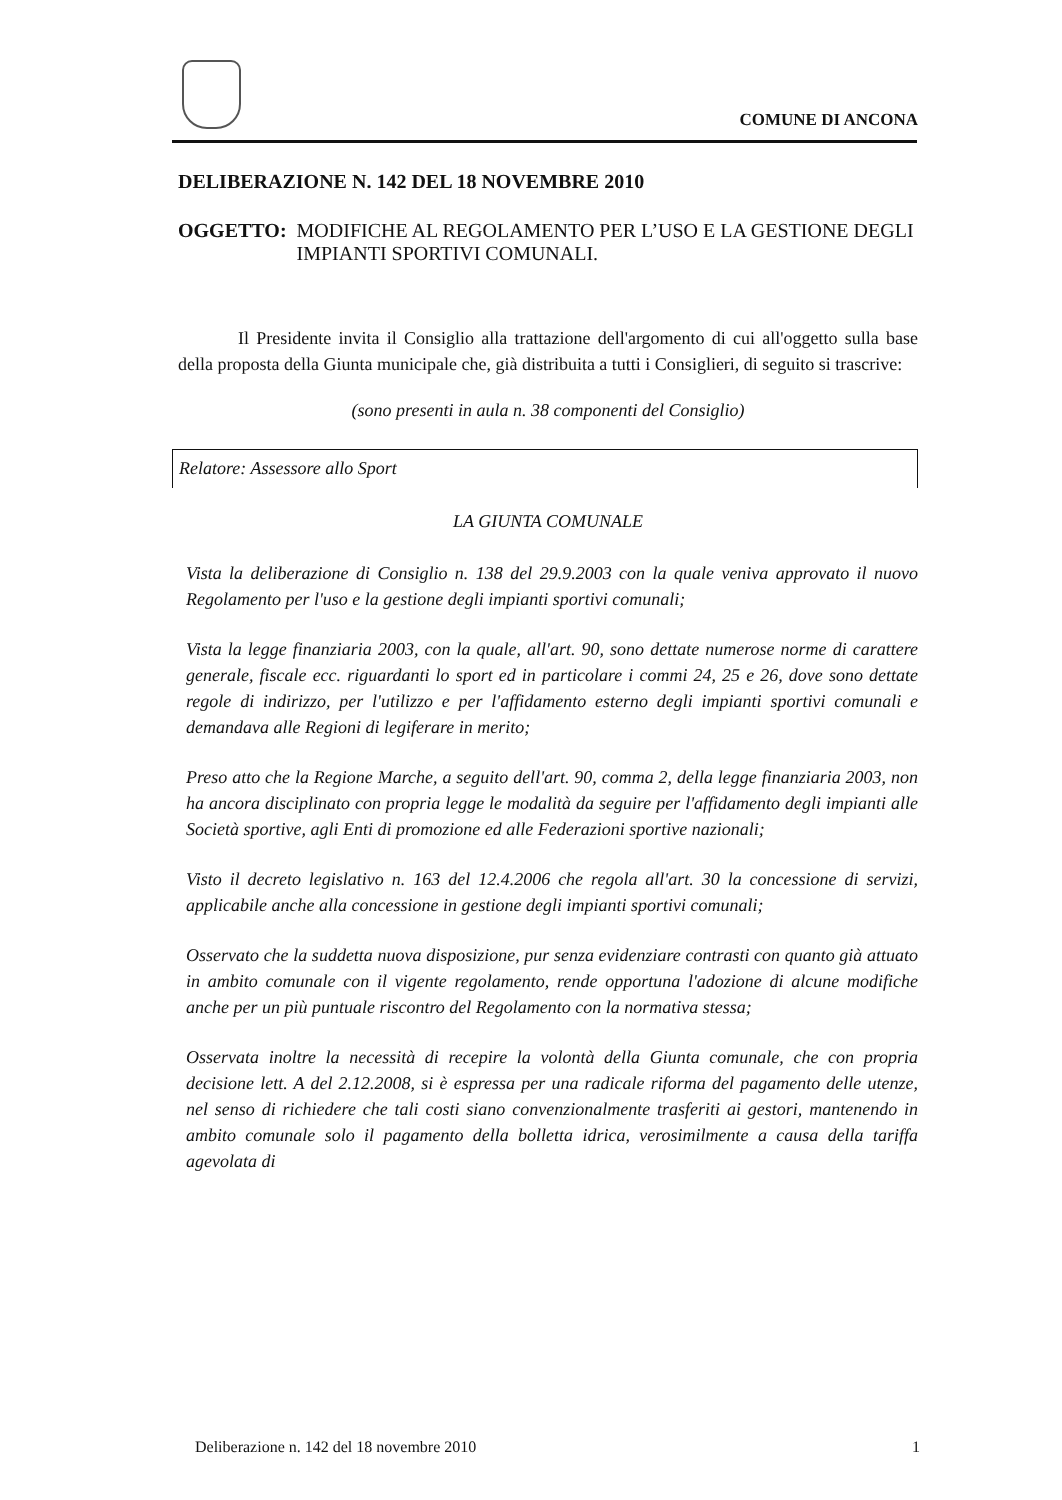COMUNE DI ANCONA
DELIBERAZIONE N. 142 DEL 18 NOVEMBRE 2010
OGGETTO: MODIFICHE AL REGOLAMENTO PER L’USO E LA GESTIONE DEGLI IMPIANTI SPORTIVI COMUNALI.
Il Presidente invita il Consiglio alla trattazione dell'argomento di cui all'oggetto sulla base della proposta della Giunta municipale che, già distribuita a tutti i Consiglieri, di seguito si trascrive:
(sono presenti in aula n. 38 componenti del Consiglio)
Relatore: Assessore allo Sport
LA GIUNTA COMUNALE
Vista la deliberazione di Consiglio n. 138 del 29.9.2003 con la quale veniva approvato il nuovo Regolamento per l'uso e la gestione degli impianti sportivi comunali;
Vista la legge finanziaria 2003, con la quale, all'art. 90, sono dettate numerose norme di carattere generale, fiscale ecc. riguardanti lo sport ed in particolare i commi 24, 25 e 26, dove sono dettate regole di indirizzo, per l'utilizzo e per l'affidamento esterno degli impianti sportivi comunali e demandava alle Regioni di legiferare in merito;
Preso atto che la Regione Marche, a seguito dell'art. 90, comma 2, della legge finanziaria 2003, non ha ancora disciplinato con propria legge le modalità da seguire per l'affidamento degli impianti alle Società sportive, agli Enti di promozione ed alle Federazioni sportive nazionali;
Visto il decreto legislativo n. 163 del 12.4.2006 che regola all'art. 30 la concessione di servizi, applicabile anche alla concessione in gestione degli impianti sportivi comunali;
Osservato che la suddetta nuova disposizione, pur senza evidenziare contrasti con quanto già attuato in ambito comunale con il vigente regolamento, rende opportuna l'adozione di alcune modifiche anche per un più puntuale riscontro del Regolamento con la normativa stessa;
Osservata inoltre la necessità di recepire la volontà della Giunta comunale, che con propria decisione lett. A del 2.12.2008, si è espressa per una radicale riforma del pagamento delle utenze, nel senso di richiedere che tali costi siano convenzionalmente trasferiti ai gestori, mantenendo in ambito comunale solo il pagamento della bolletta idrica, verosimilmente a causa della tariffa agevolata di
Deliberazione n. 142 del 18 novembre 2010 1